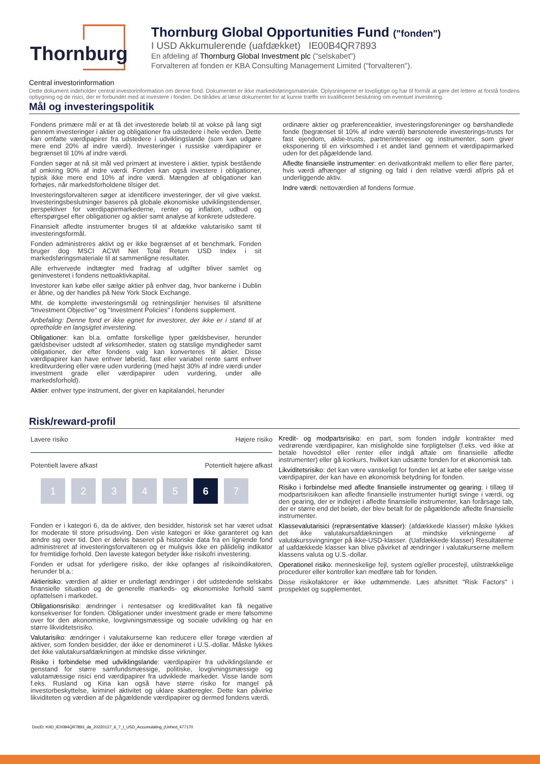Thornburg
Thornburg Global Opportunities Fund ("fonden")
I USD Akkumulerende (uafdækket) IE00B4QR7893
En afdeling af Thornburg Global Investment plc ("selskabet")
Forvalteren af fonden er KBA Consulting Management Limited ("forvalteren").
Central investorinformation
Dette dokument indeholder central investorinformation om denne fond. Dokumentet er ikke markedsføringsmateriale. Oplysningerne er lovpligtige og har til formål at gøre det lettere at forstå fondens opbygning og de risici, der er forbundet med at investere i fonden. De tilrådes at læse dokumentet for at kunne træffe en kvalificeret beslutning om eventuel investering.
Mål og investeringspolitik
Fondens primære mål er at få det investerede beløb til at vokse på lang sigt gennem investeringer i aktier og obligationer fra udstedere i hele verden. Dette kan omfatte værdipapirer fra udstedere i udviklingslande (som kan udgøre mere end 20% af indre værdi). Investeringer i russiske værdipapirer er begrænset til 10% af indre værdi.
Fonden søger at nå sit mål ved primært at investere i aktier, typisk bestående af omkring 90% af indre værdi. Fonden kan også investere i obligationer, typisk ikke mere end 10% af indre værdi. Mængden af obligationer kan forhøjes, når markedsforholdene tilsiger det.
Investeringsforvalteren søger at identificere investeringer, der vil give vækst. Investeringsbeslutninger baseres på globale økonomiske udviklingstendenser, perspektiver for værdipapirmarkederne, renter og inflation, udbud og efterspørgsel efter obligationer og aktier samt analyse af konkrete udstedere.
Finansielt afledte instrumenter bruges til at afdække valutarisiko samt til investeringsformål.
Fonden administreres aktivt og er ikke begrænset af et benchmark. Fonden bruger dog MSCI ACWI Net Total Return USD Index i sit markedsføringsmateriale til at sammenligne resultater.
Alle erhvervede indtægter med fradrag af udgifter bliver samlet og geninvesteret i fondens nettoaktivkapital.
Investorer kan købe eller sælge aktier på enhver dag, hvor bankerne i Dublin er åbne, og der handles på New York Stock Exchange.
Mht. de komplette investeringsmål og retningslinjer henvises til afsnittene "Investment Objective" og "Investment Policies" i fondens supplement.
Anbefaling: Denne fond er ikke egnet for investorer, der ikke er i stand til at opretholde en langsigtet investering.
Obligationer: kan bl.a. omfatte forskellige typer gældsbeviser, herunder gældsbeviser udstedt af virksomheder, staten og statslige myndigheder samt obligationer, der efter fondens valg kan konverteres til aktier. Disse værdipapirer kan have enhver løbetid, fast eller variabel rente samt enhver kreditvurdering eller være uden vurdering (med højst 30% af indre værdi under investment grade eller værdipapirer uden vurdering, under alle markedsforhold).
Aktier: enhver type instrument, der giver en kapitalandel, herunder
ordinære aktier og præferenceaktier, investeringsforeninger og børshandlede fonde (begrænset til 10% af indre værdi) børsnoterede investerings-trusts for fast ejendom, aktie-trusts, partnerinteresser og instrumenter, som giver eksponering til en virksomhed i et andet land gennem et værdipapirmarked uden for det pågældende land.
Afledte finansielle instrumenter: en derivatkontrakt mellem to eller flere parter, hvis værdi afhænger af stigning og fald i den relative værdi af/pris på et underliggende aktiv.
Indre værdi: nettoværdien af fondens formue.
Risk/reward-profil
Lavere risiko Højere risiko
Potentielt lavere afkast Potentielt højere afkast
1 2 3 4 5 6 7
Fonden er i kategori 6, da de aktiver, den besidder, historisk set har været udsat for moderate til store prisudsving. Den viste kategori er ikke garanteret og kan ændre sig over tid. Den er delvis baseret på historiske data fra en lignende fond administreret af investeringsforvalteren og er muligvis ikke en pålidelig indikator for fremtidige forhold. Den laveste kategori betyder ikke risikofri investering.
Fonden er udsat for yderligere risiko, der ikke opfanges af risikoindikatoren, herunder bl.a.:
Aktierisiko: værdien af aktier er underlagt ændringer i det udstedende selskabs finansielle situation og de generelle markeds- og økonomiske forhold samt opfattelsen i markedet.
Obligationsrisiko: ændringer i rentesatser og kreditkvalitet kan få negative konsekvenser for fonden. Obligationer under investment grade er mere følsomme over for den økonomiske, lovgivningsmæssige og sociale udvikling og har en større likviditetsrisiko.
Valutarisiko: ændringer i valutakurserne kan reducere eller forøge værdien af aktiver, som fonden besidder, der ikke er denomineret i U.S.-dollar. Måske lykkes det ikke valutakursafdækningen at mindske disse virkninger.
Risiko i forbindelse med udviklingslande: værdipapirer fra udviklingslande er genstand for større samfundsmæssige, politiske, lovgivningsmæssige og valutamæssige risici end værdipapirer fra udviklede markeder. Visse lande som f.eks. Rusland og Kina kan også have større risiko for mangel på investorbeskyttelse, kriminel aktivitet og uklare skatteregler. Dette kan påvirke likviditeten og værdien af de pågældende værdipapirer og dermed fondens værdi.
Kredit- og modpartsrisiko: en part, som fonden indgår kontrakter med vedrørende værdipapirer, kan misligholde sine forpligtelser (f.eks. ved ikke at betale hovedstol eller renter eller indgå aftale om finansielle afledte instrumenter) eller gå konkurs, hvilket kan udsætte fonden for et økonomisk tab.
Likviditetsrisiko: det kan være vanskeligt for fonden let at købe eller sælge visse værdipapirer, der kan have en økonomisk betydning for fonden.
Risiko i forbindelse med afledte finansielle instrumenter og gearing: i tillæg til modpartsrisikoen kan afledte finansielle instrumenter hurtigt svinge i værdi, og den gearing, der er indlejret i afledte finansielle instrumenter, kan forårsage tab, der er større end det beløb, der blev betalt for de pågældende afledte finansielle instrumenter.
Klassevalutarisici (repræsentative klasser): (afdækkede klasser) måske lykkes det ikke valutakursafdækningen at mindske virkningerne af valutakurssvingninger på ikke-USD-klasser. (Uafdækkede klasser) Resultaterne af uafdækkede klasser kan blive påvirket af ændringer i valutakurserne mellem klassens valuta og U.S.-dollar.
Operationel risiko: menneskelige fejl, system og/eller procesfejl, utilstrækkelige procedurer eller kontroller kan medføre tab for fonden.
Disse risikofaktorer er ikke udtømmende. Læs afsnittet "Risk Factors" i prospektet og supplementet.
DocID: KIID_IE00B4QR7893_da_20220127_6_7_I_USD_Accumulating_(Unhed_477170